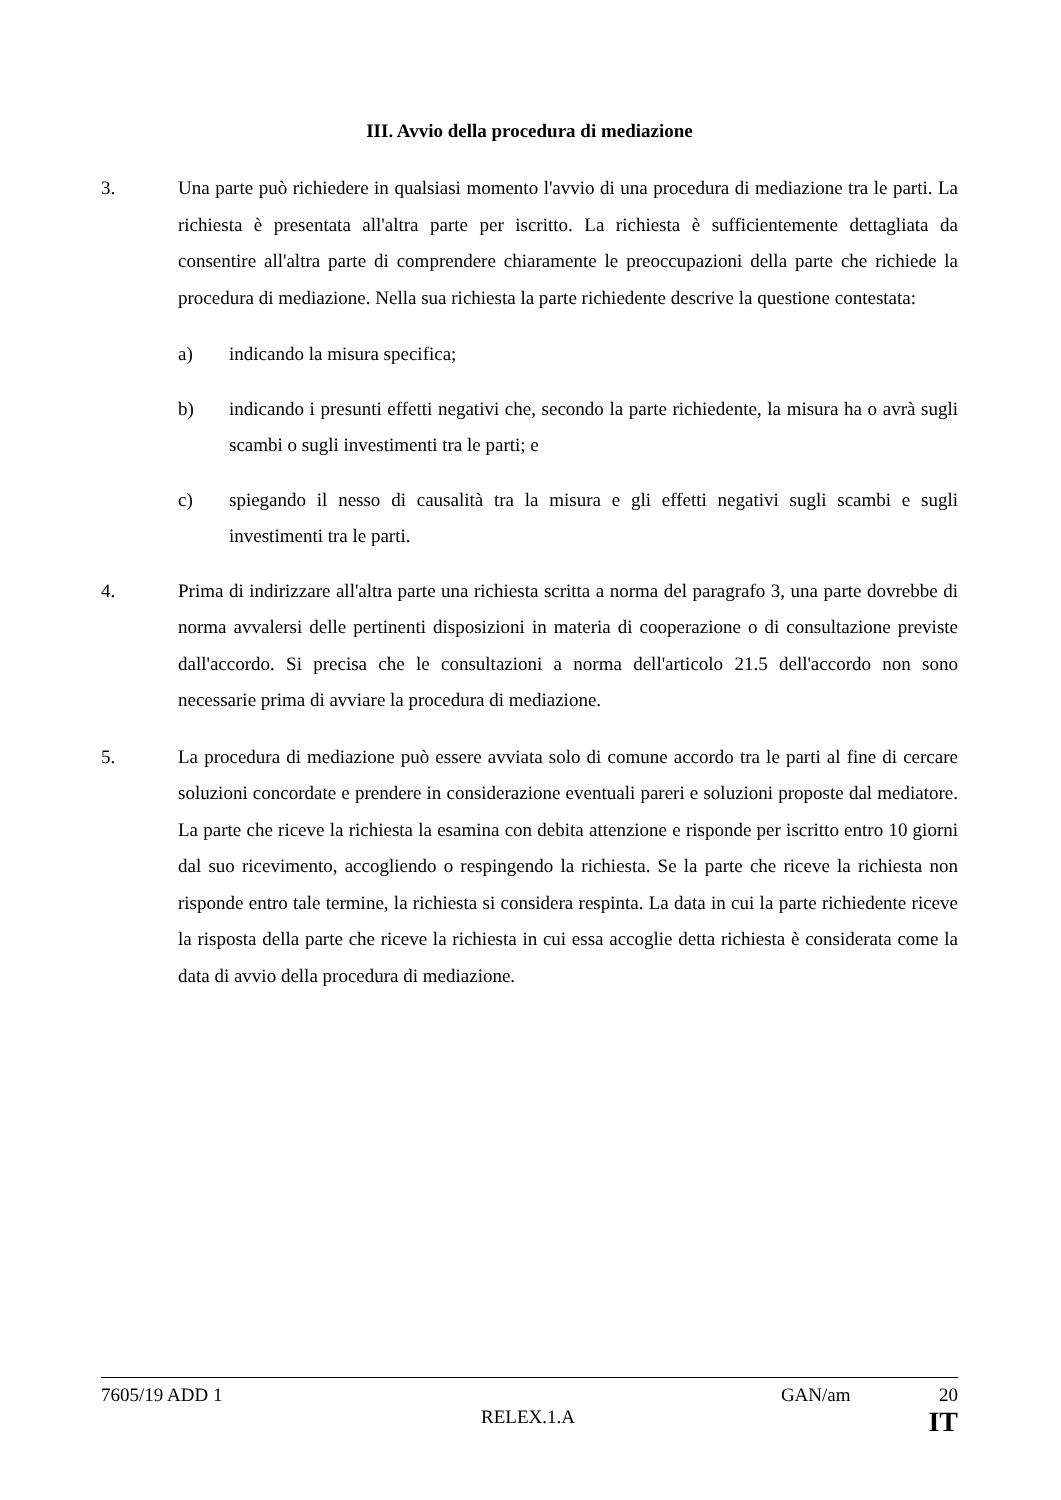III. Avvio della procedura di mediazione
3. Una parte può richiedere in qualsiasi momento l'avvio di una procedura di mediazione tra le parti. La richiesta è presentata all'altra parte per iscritto. La richiesta è sufficientemente dettagliata da consentire all'altra parte di comprendere chiaramente le preoccupazioni della parte che richiede la procedura di mediazione. Nella sua richiesta la parte richiedente descrive la questione contestata:
a) indicando la misura specifica;
b) indicando i presunti effetti negativi che, secondo la parte richiedente, la misura ha o avrà sugli scambi o sugli investimenti tra le parti; e
c) spiegando il nesso di causalità tra la misura e gli effetti negativi sugli scambi e sugli investimenti tra le parti.
4. Prima di indirizzare all'altra parte una richiesta scritta a norma del paragrafo 3, una parte dovrebbe di norma avvalersi delle pertinenti disposizioni in materia di cooperazione o di consultazione previste dall'accordo. Si precisa che le consultazioni a norma dell'articolo 21.5 dell'accordo non sono necessarie prima di avviare la procedura di mediazione.
5. La procedura di mediazione può essere avviata solo di comune accordo tra le parti al fine di cercare soluzioni concordate e prendere in considerazione eventuali pareri e soluzioni proposte dal mediatore. La parte che riceve la richiesta la esamina con debita attenzione e risponde per iscritto entro 10 giorni dal suo ricevimento, accogliendo o respingendo la richiesta. Se la parte che riceve la richiesta non risponde entro tale termine, la richiesta si considera respinta. La data in cui la parte richiedente riceve la risposta della parte che riceve la richiesta in cui essa accoglie detta richiesta è considerata come la data di avvio della procedura di mediazione.
7605/19 ADD 1 GAN/am 20
RELEX.1.A IT